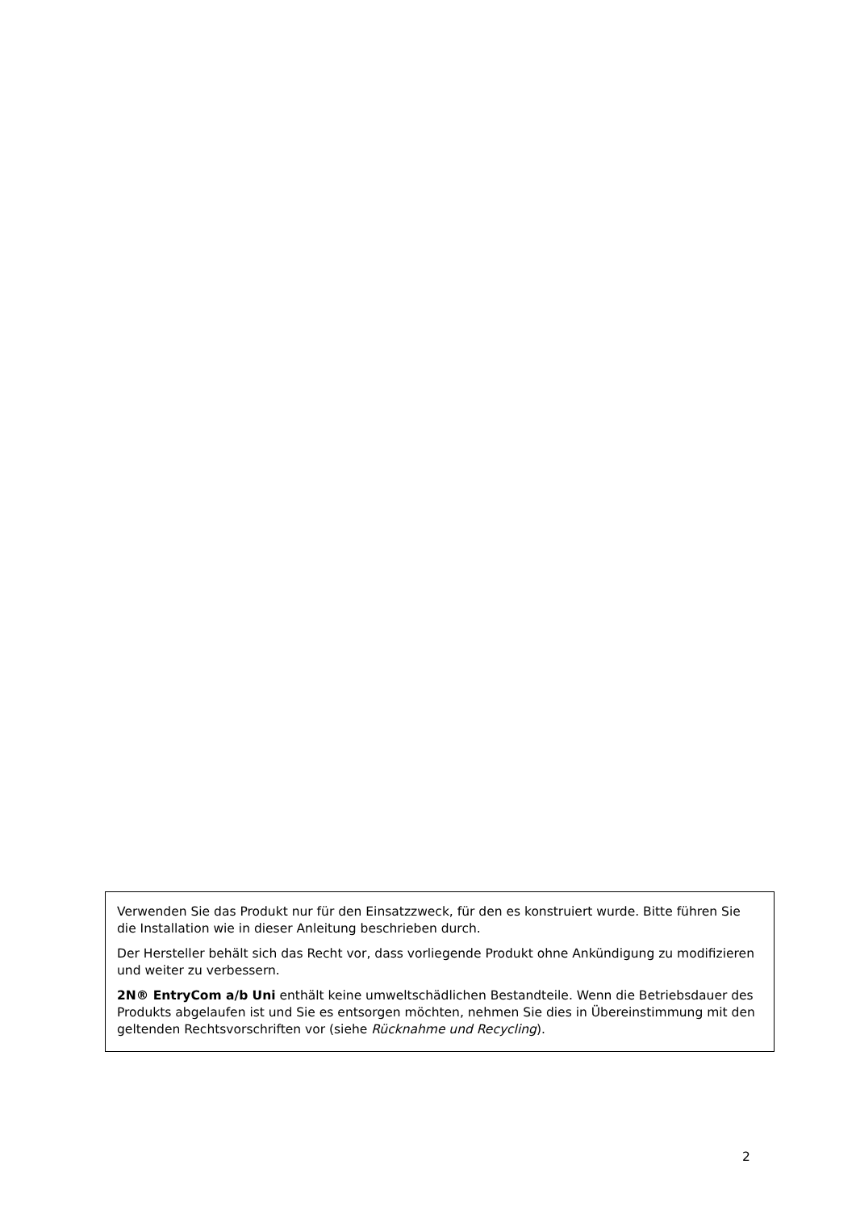Verwenden Sie das Produkt nur für den Einsatzzweck, für den es konstruiert wurde. Bitte führen Sie die Installation wie in dieser Anleitung beschrieben durch.
Der Hersteller behält sich das Recht vor, dass vorliegende Produkt ohne Ankündigung zu modifizieren und weiter zu verbessern.
2N® EntryCom a/b Uni enthält keine umweltschädlichen Bestandteile. Wenn die Betriebsdauer des Produkts abgelaufen ist und Sie es entsorgen möchten, nehmen Sie dies in Übereinstimmung mit den geltenden Rechtsvorschriften vor (siehe Rücknahme und Recycling).
2